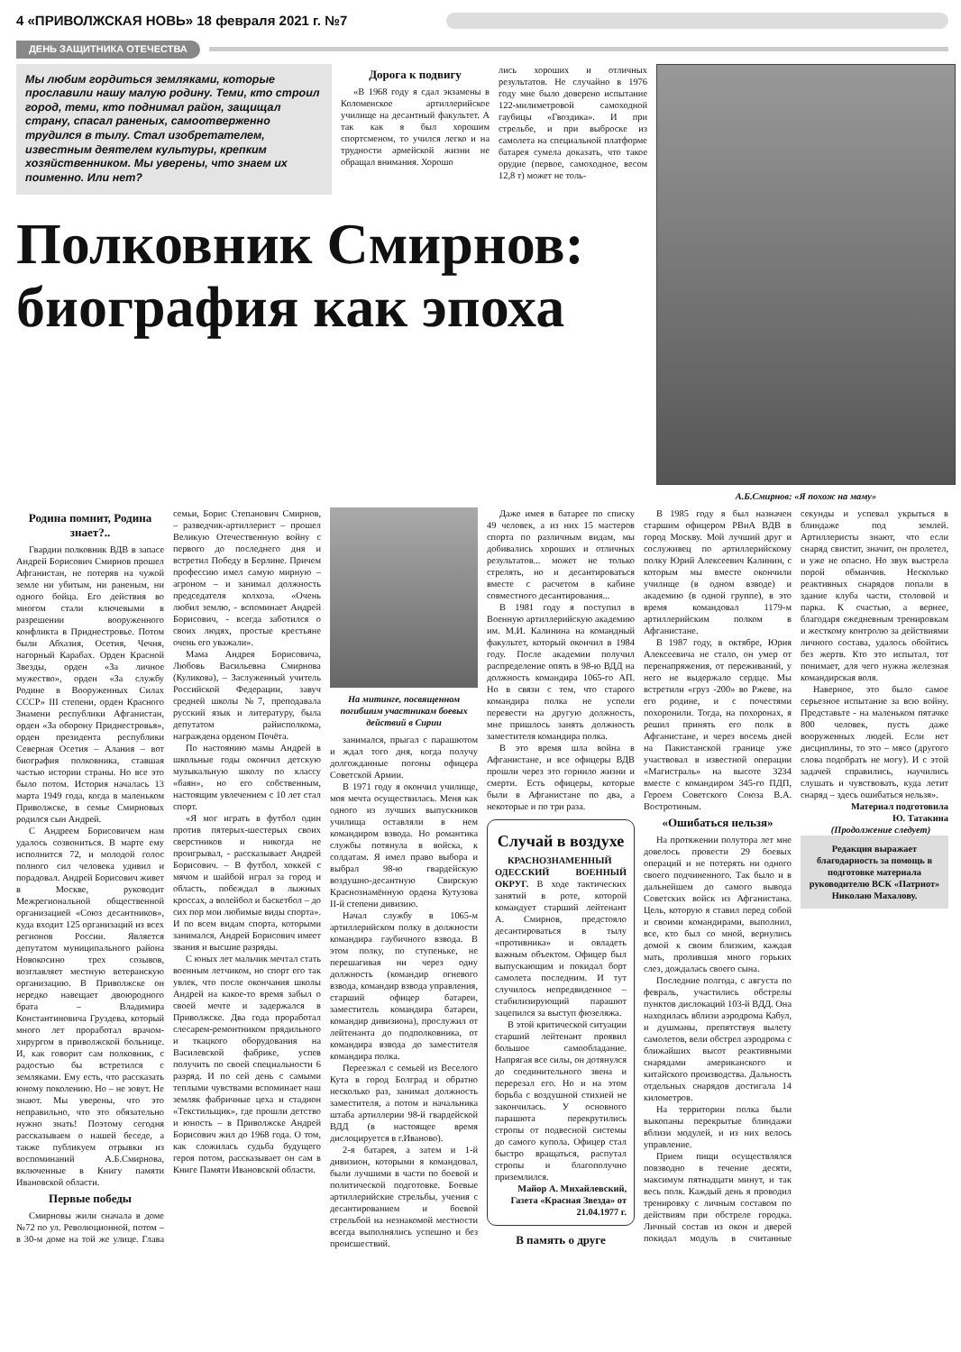4 «ПРИВОЛЖСКАЯ НОВЬ» 18 февраля 2021 г. №7
ДЕНЬ ЗАЩИТНИКА ОТЕЧЕСТВА
Мы любим гордиться земляками, которые прославили нашу малую родину. Теми, кто строил город, теми, кто поднимал район, защищал страну, спасал раненых, самоотверженно трудился в тылу. Стал изобретателем, известным деятелем культуры, крепким хозяйственником. Мы уверены, что знаем их поименно. Или нет?
Дорога к подвигу
«В 1968 году я сдал экзамены в Коломенское артиллерийское училище на десантный факультет. А так как я был хорошим спортсменом, то учился легко и на трудности армейской жизни не обращал внимания. Хорошо
лись хороших и отличных результатов. Не случайно в 1976 году мне было доверено испытание 122-милиметровой самоходной гаубицы «Гвоздика». И при стрельбе, и при выброске из самолета на специальной платформе батарея сумела доказать, что такое орудие (первое, самоходное, весом 12,8 т) может не толь-
Полковник Смирнов: биография как эпоха
А.Б.Смирнов: «Я похож на маму»
Родина помнит, Родина знает?..
Гвардии полковник ВДВ в запасе Андрей Борисович Смирнов прошел Афганистан, не потеряв на чужой земле ни убитым, ни раненым, ни одного бойца. Его действия во многом стали ключевыми в разрешении вооруженного конфликта в Приднестровье. Потом были Абхазия, Осетия, Чечня, нагорный Карабах. Орден Красной Звезды, орден «За личное мужество», орден «За службу Родине в Вооруженных Силах СССР» III степени, орден Красного Знамени республики Афганистан, орден «За оборону Приднестровья», орден президента республики Северная Осетия – Алания – вот биография полковника, ставшая частью истории страны. Но все это было потом. История началась 13 марта 1949 года, когда в маленьком Приволжске, в семье Смирновых родился сын Андрей.
С Андреем Борисовичем нам удалось созвониться. В марте ему исполнится 72, и молодой голос полного сил человека удивил и порадовал. Андрей Борисович живет в Москве, руководит Межрегиональной общественной организацией «Союз десантников», куда входит 125 организаций из всех регионов России. Является депутатом муниципального района Новокосино трех созывов, возглавляет местную ветеранскую организацию. В Приволжске он нередко навещает двоюродного брата – Владимира Константиновича Груздева, который много лет проработал врачом-хирургом в приволжской больнице. И, как говорит сам полковник, с радостью бы встретился с земляками. Ему есть, что рассказать юному поколению. Но – не зовут. Не знают. Мы уверены, что это неправильно, что это обязательно нужно знать! Поэтому сегодня рассказываем о нашей беседе, а также публикуем отрывки из воспоминаний А.Б.Смирнова, включенные в Книгу памяти Ивановской области.
Первые победы
Смирновы жили сначала в доме №72 по ул. Революционной, потом – в 30-м доме на той же улице. Глава семьи, Борис Степанович Смирнов, – разведчик-артиллерист – прошел Великую Отечественную войну с первого до последнего дня и встретил Победу в Берлине. Причем профессию имел самую мирную – агроном – и занимал должность председателя колхоза. «Очень любил землю, - вспоминает Андрей Борисович, - всегда заботился о своих людях, простые крестьяне очень его уважали».
Мама Андрея Борисовича, Любовь Васильевна Смирнова (Куликова), – Заслуженный учитель Российской Федерации, завуч средней школы №7, преподавала русский язык и литературу, была депутатом райисполкома, награждена орденом Почёта.
По настоянию мамы Андрей в школьные годы окончил детскую музыкальную школу по классу «баян», но его собственным, настоящим увлечением с 10 лет стал спорт.
«Я мог играть в футбол один против пятерых-шестерых своих сверстников и никогда не проигрывал, - рассказывает Андрей Борисович. – В футбол, хоккей с мячом и шайбой играл за город и область, побеждал в лыжных кроссах, а волейбол и баскетбол – до сих пор мои любимые виды спорта». И по всем видам спорта, которыми занимался, Андрей Борисович имеет звания и высшие разряды.
С юных лет мальчик мечтал стать военным летчиком, но спорт его так увлек, что после окончания школы Андрей на какое-то время забыл о своей мечте и задержался в Приволжске. Два года проработал слесарем-ремонтником прядильного и ткацкого оборудования на Василевской фабрике, успев получить по своей специальности 6 разряд. И по сей день с самыми теплыми чувствами вспоминает наш земляк фабричные цеха и стадион «Текстильщик», где прошли детство и юность – в Приволжске Андрей Борисович жил до 1968 года. О том, как сложилась судьба будущего героя потом, рассказывает он сам в Книге Памяти Ивановской области.
На митинге, посвященном погибшим участникам боевых действий в Сирии
занимался, прыгал с парашютом и ждал того дня, когда получу долгожданные погоны офицера Советской Армии.
В 1971 году я окончил училище, моя мечта осуществилась. Меня как одного из лучших выпускников училища оставляли в нем командиром взвода. Но романтика службы потянула в войска, к солдатам. Я имел право выбора и выбрал 98-ю гвардейскую воздушно-десантную Свирскую Краснознамённую ордена Кутузова II-й степени дивизию.
Начал службу в 1065-м артиллерийском полку в должности командира гаубичного взвода. В этом полку, по ступенькe, не перешагивая ни через одну должность (командир огневого взвода, командир взвода управления, старший офицер батареи, заместитель командира батареи, командир дивизиона), прослужил от лейтенанта до подполковника, от командира взвода до заместителя командира полка.
Переезжал с семьей из Веселого Кута в город Болград и обратно несколько раз, занимал должность заместителя, а потом и начальника штаба артиллерии 98-й гвардейской ВДД (в настоящее время дислоцируется в г.Иваново).
2-я батарея, а затем и 1-й дивизион, которыми я командовал, были лучшими в части по боевой и политической подготовке. Боевые артиллерийские стрельбы, учения с десантированием и боевой стрельбой на незнакомой местности всегда выполнялись успешно и без происшествий.
Даже имея в батарее по списку 49 человек, а из них 15 мастеров спорта по различным видам, мы добивались хороших и отличных результатов... может не только стрелять, но и десантироваться вместе с расчетом в кабине совместного десантирования...
В 1981 году я поступил в Военную артиллерийскую академию им. М.И. Калинина на командный факультет, который окончил в 1984 году. После академии получил распределение опять в 98-ю ВДД на должность командира 1065-го АП. Но в связи с тем, что старого командира полка не успели перевести на другую должность, мне пришлось занять должность заместителя командира полка.
В это время шла война в Афганистане, и все офицеры ВДВ прошли через это горнило жизни и смерти. Есть офицеры, которые были в Афганистане по два, а некоторые и по три раза.
Случай в воздухе
КРАСНОЗНАМЕННЫЙ ОДЕССКИЙ ВОЕННЫЙ ОКРУГ. В ходе тактических занятий в роте, которой командует старший лейтенант А. Смирнов, предстояло десантироваться в тылу «противника» и овладеть важным объектом. Офицер был выпускающим и покидал борт самолета последним. И тут случилось непредвиденное – стабилизирующий парашют зацепился за выступ фюзеляжа.
В этой критической ситуации старший лейтенант проявил большое самообладание. Напрягая все силы, он дотянулся до соединительного звена и перерезал его. Но и на этом борьба с воздушной стихией не закончилась. У основного парашюта перекрутились стропы от подвесной системы до самого купола. Офицер стал быстро вращаться, распутал стропы и благополучно приземлился.
Майор А. Михайлевский,
Газета «Красная Звезда» от 21.04.1977 г.
В память о друге
В 1985 году я был назначен старшим офицером РВиА ВДВ в город Москву. Мой лучший друг и сослуживец по артиллерийскому полку Юрий Алексеевич Калинин, с которым мы вместе окончили училище (в одном взводе) и академию (в одной группе), в это время командовал 1179-м артиллерийским полком в Афганистане.
В 1987 году, в октябре, Юрия Алексеевича не стало, он умер от перенапряжения, от переживаний, у него не выдержало сердце. Мы встретили «груз -200» во Ржеве, на его родине, и с почестями похоронили. Тогда, на похоронах, я решил принять его полк в Афганистане, и через восемь дней на Пакистанской границе уже участвовал в известной операции «Магистраль» на высоте 3234 вместе с командиром 345-го ПДП, Героем Советского Союза В.А. Востротиным.
«Ошибаться нельзя»
На протяжении полутора лет мне довелось провести 29 боевых операций и не потерять ни одного своего подчиненного. Так было и в дальнейшем до самого вывода Советских войск из Афганистана. Цель, которую я ставил перед собой и своими командирами, выполнил, все, кто был со мной, вернулись домой к своим близким, каждая мать, пролившая много горьких слез, дождалась своего сына.
Последние полгода, с августа по февраль, участились обстрелы пунктов дислокаций 103-й ВДД. Она находилась вблизи аэродрома Кабул, и душманы, препятствуя вылету самолетов, вели обстрел аэродрома с ближайших высот реактивными снарядами американского и китайского производства. Дальность отдельных снарядов достигала 14 километров.
На территории полка были выкопаны перекрытые блиндажи вблизи модулей, и из них велось управление.
Прием пищи осуществлялся повзводно в течение десяти, максимум пятнадцати минут, и так весь полк. Каждый день я проводил тренировку с личным составом по действиям при обстреле городка. Личный состав из окон и дверей покидал модуль в считанные секунды и успевал укрыться в блиндаже под землей. Артиллеристы знают, что если снаряд свистит, значит, он пролетел, и уже не опасно. Но звук выстрела порой обманчив. Несколько реактивных снарядов попали в здание клуба части, столовой и парка. К счастью, а вернее, благодаря ежедневным тренировкам и жесткому контролю за действиями личного состава, удалось обойтись без жертв. Кто это испытал, тот понимает, для чего нужна железная командирская воля.
Наверное, это было самое серьезное испытание за всю войну. Представьте - на маленьком пятачке 800 человек, пусть даже вооруженных людей. Если нет дисциплины, то это – мясо (другого слова подобрать не могу). И с этой задачей справились, научились слушать и чувствовать, куда летит снаряд – здесь ошибаться нельзя».
Материал подготовила
Ю. Татакина
(Продолжение следует)
Редакция выражает благодарность за помощь в подготовке материала руководителю ВСК «Патриот» Николаю Махалову.